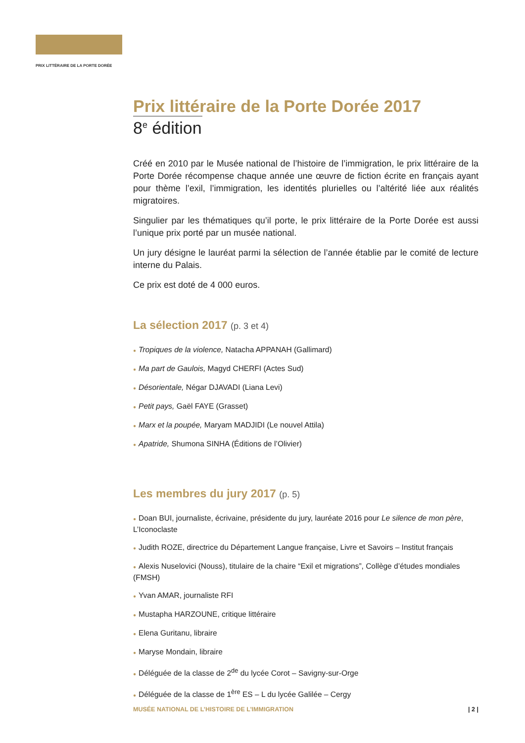PRIX LITTÉRAIRE DE LA PORTE DORÉE
Prix littéraire de la Porte Dorée 2017
8<sup>e</sup> édition
Créé en 2010 par le Musée national de l’histoire de l’immigration, le prix littéraire de la Porte Dorée récompense chaque année une œuvre de fiction écrite en français ayant pour thème l’exil, l’immigration, les identités plurielles ou l’altérité liée aux réalités migratoires.
Singulier par les thématiques qu’il porte, le prix littéraire de la Porte Dorée est aussi l’unique prix porté par un musée national.
Un jury désigne le lauréat parmi la sélection de l’année établie par le comité de lecture interne du Palais.
Ce prix est doté de 4 000 euros.
La sélection 2017 (p. 3 et 4)
● Tropiques de la violence, Natacha APPANAH (Gallimard)
● Ma part de Gaulois, Magyd CHERFI (Actes Sud)
● Désorientale, Négar DJAVADI (Liana Levi)
● Petit pays, Gaël FAYE (Grasset)
● Marx et la poupée, Maryam MADJIDI (Le nouvel Attila)
● Apatride, Shumona SINHA (Éditions de l’Olivier)
Les membres du jury 2017 (p. 5)
● Doan BUI, journaliste, écrivaine, présidente du jury, lauréate 2016 pour Le silence de mon père, L’Iconoclaste
● Judith ROZE, directrice du Département Langue française, Livre et Savoirs – Institut français
● Alexis Nuselovici (Nouss), titulaire de la chaire “Exil et migrations”, Collège d’études mondiales (FMSH)
● Yvan AMAR, journaliste RFI
● Mustapha HARZOUNE, critique littéraire
● Elena Guritanu, libraire
● Maryse Mondain, libraire
● Déléguée de la classe de 2<sup>de</sup> du lycée Corot – Savigny-sur-Orge
● Déléguée de la classe de 1<sup>ère</sup> ES – L du lycée Galilée – Cergy
MUSÉE NATIONAL DE L’HISTOIRE DE L’IMMIGRATION | 2 |